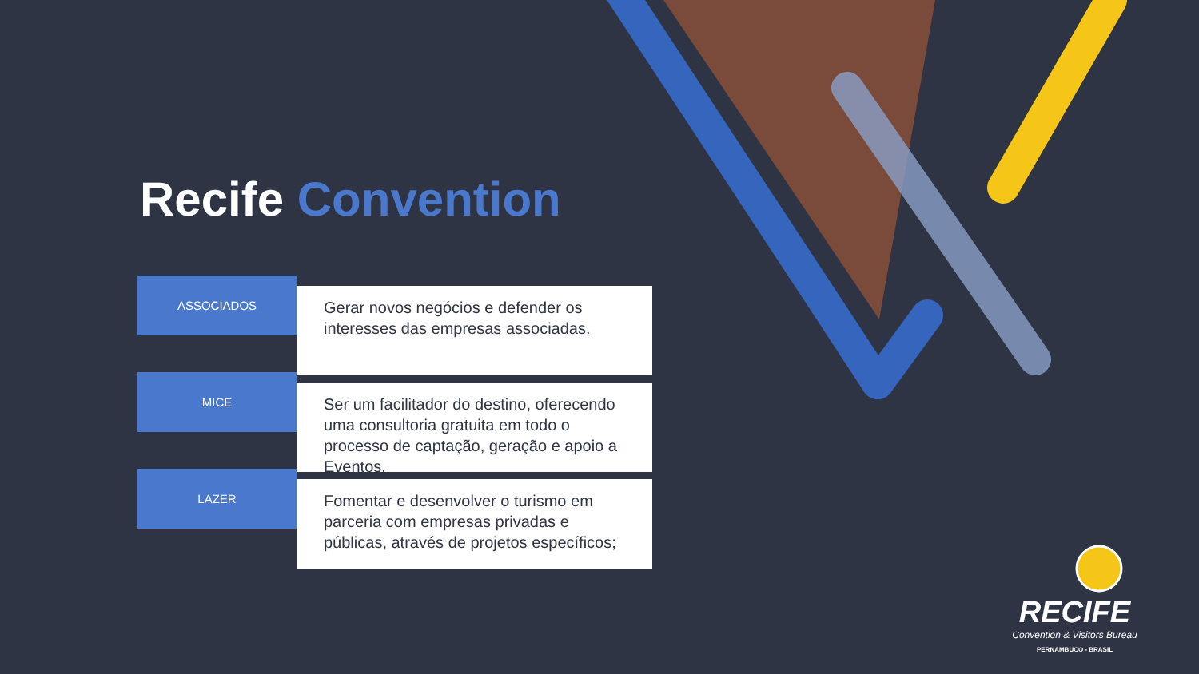Recife Convention
ASSOCIADOS
Gerar novos negócios e defender os interesses das empresas associadas.
MICE
Ser um facilitador do destino, oferecendo uma consultoria gratuita em todo o processo de captação, geração e apoio a Eventos.
LAZER
Fomentar e desenvolver o turismo em parceria com empresas privadas e públicas, através de projetos específicos;
RECIFE
Convention & Visitors Bureau
PERNAMBUCO - BRASIL